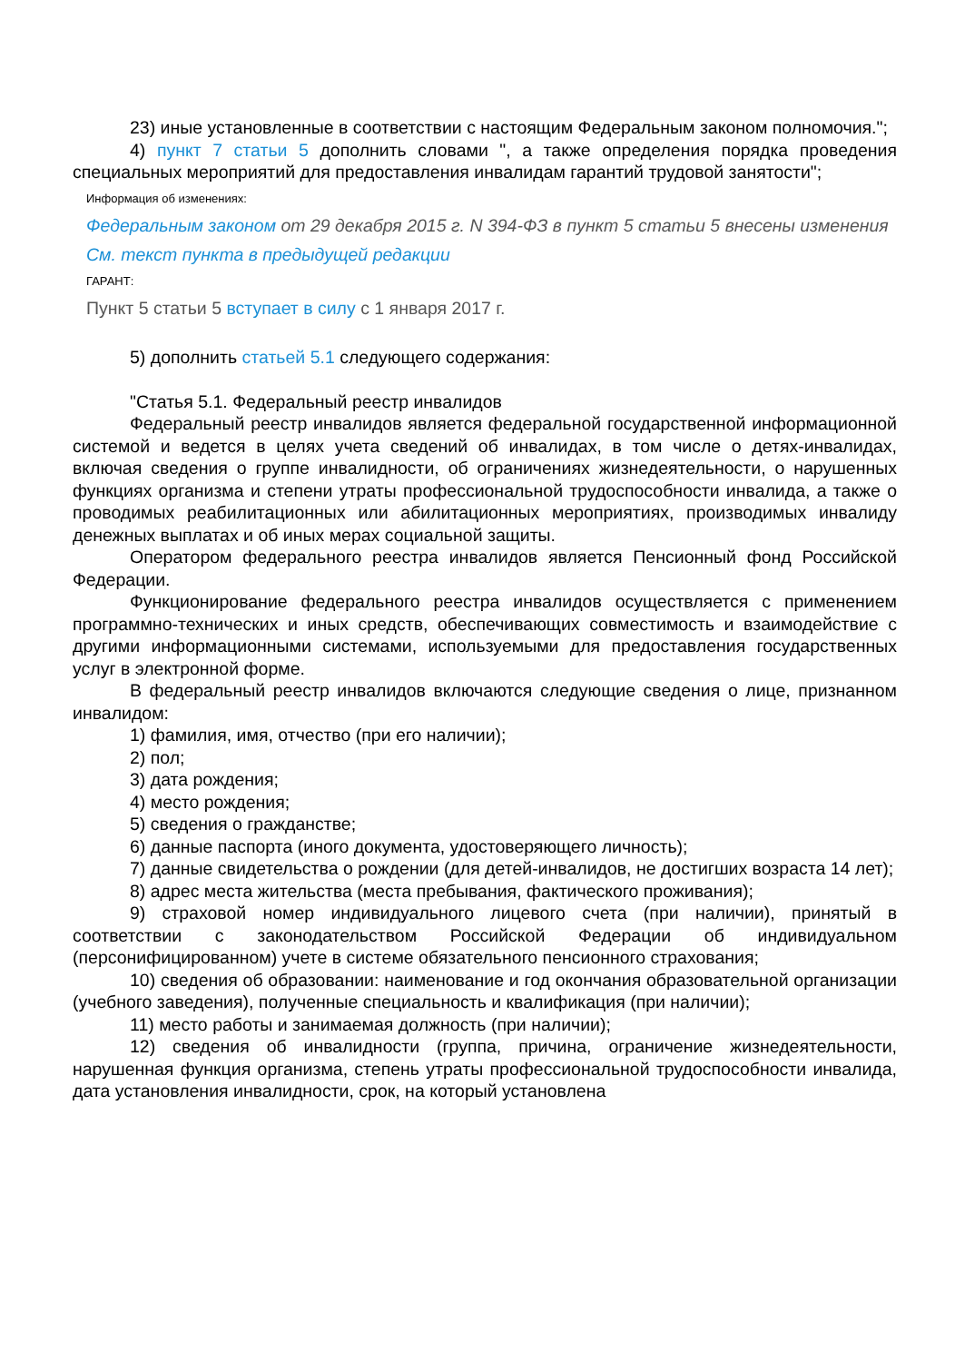23) иные установленные в соответствии с настоящим Федеральным законом полномочия.";
4) пункт 7 статьи 5 дополнить словами ", а также определения порядка проведения специальных мероприятий для предоставления инвалидам гарантий трудовой занятости";
Информация об изменениях:
Федеральным законом от 29 декабря 2015 г. N 394-ФЗ в пункт 5 статьи 5 внесены изменения
См. текст пункта в предыдущей редакции
ГАРАНТ:
Пункт 5 статьи 5 вступает в силу с 1 января 2017 г.
5) дополнить статьей 5.1 следующего содержания:
"Статья 5.1. Федеральный реестр инвалидов
Федеральный реестр инвалидов является федеральной государственной информационной системой и ведется в целях учета сведений об инвалидах, в том числе о детях-инвалидах, включая сведения о группе инвалидности, об ограничениях жизнедеятельности, о нарушенных функциях организма и степени утраты профессиональной трудоспособности инвалида, а также о проводимых реабилитационных или абилитационных мероприятиях, производимых инвалиду денежных выплатах и об иных мерах социальной защиты.
Оператором федерального реестра инвалидов является Пенсионный фонд Российской Федерации.
Функционирование федерального реестра инвалидов осуществляется с применением программно-технических и иных средств, обеспечивающих совместимость и взаимодействие с другими информационными системами, используемыми для предоставления государственных услуг в электронной форме.
В федеральный реестр инвалидов включаются следующие сведения о лице, признанном инвалидом:
1) фамилия, имя, отчество (при его наличии);
2) пол;
3) дата рождения;
4) место рождения;
5) сведения о гражданстве;
6) данные паспорта (иного документа, удостоверяющего личность);
7) данные свидетельства о рождении (для детей-инвалидов, не достигших возраста 14 лет);
8) адрес места жительства (места пребывания, фактического проживания);
9) страховой номер индивидуального лицевого счета (при наличии), принятый в соответствии с законодательством Российской Федерации об индивидуальном (персонифицированном) учете в системе обязательного пенсионного страхования;
10) сведения об образовании: наименование и год окончания образовательной организации (учебного заведения), полученные специальность и квалификация (при наличии);
11) место работы и занимаемая должность (при наличии);
12) сведения об инвалидности (группа, причина, ограничение жизнедеятельности, нарушенная функция организма, степень утраты профессиональной трудоспособности инвалида, дата установления инвалидности, срок, на который установлена